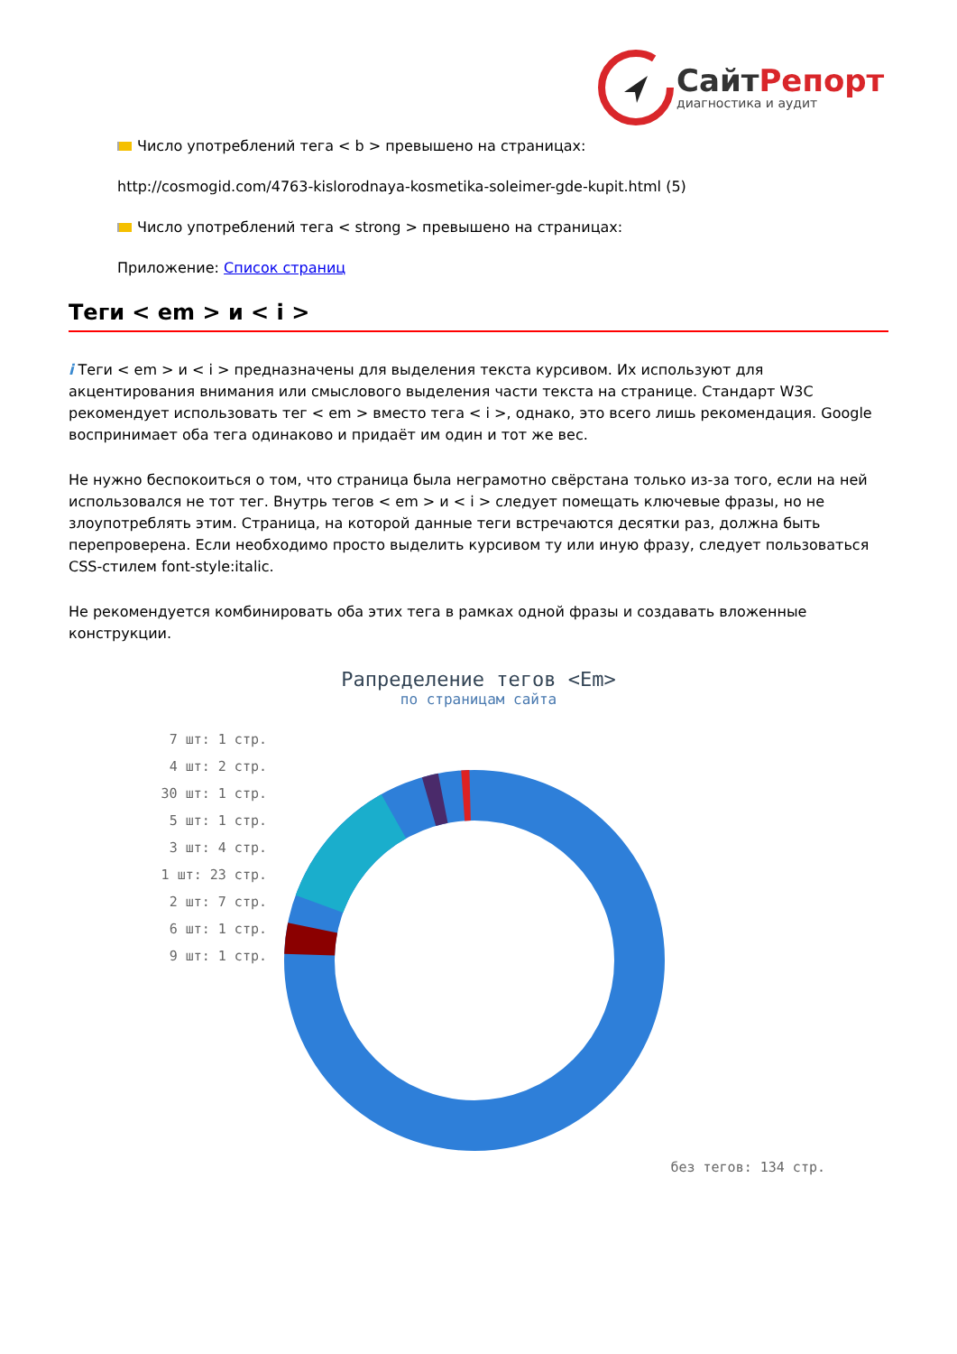СайтРепорт
диагностика и аудит
Число употреблений тега < b > превышено на страницах:
http://cosmogid.com/4763-kislorodnaya-kosmetika-soleimer-gde-kupit.html (5)
Число употреблений тега < strong > превышено на страницах:
Приложение: Список страниц
Теги < em > и < i >
i Теги < em > и < i > предназначены для выделения текста курсивом. Их используют для акцентирования внимания или смыслового выделения части текста на странице. Стандарт W3C рекомендует использовать тег < em > вместо тега < i >, однако, это всего лишь рекомендация. Google воспринимает оба тега одинаково и придаёт им один и тот же вес.
Не нужно беспокоиться о том, что страница была неграмотно свёрстана только из-за того, если на ней использовался не тот тег. Внутрь тегов < em > и < i > следует помещать ключевые фразы, но не злоупотреблять этим. Страница, на которой данные теги встречаются десятки раз, должна быть перепроверена. Если необходимо просто выделить курсивом ту или иную фразу, следует пользоваться CSS-стилем font-style:italic.
Не рекомендуется комбинировать оба этих тега в рамках одной фразы и создавать вложенные конструкции.
Рапределение тегов <Em>
по страницам сайта
7 шт: 1 стр.
4 шт: 2 стр.
30 шт: 1 стр.
5 шт: 1 стр.
3 шт: 4 стр.
1 шт: 23 стр.
2 шт: 7 стр.
6 шт: 1 стр.
9 шт: 1 стр.
без тегов: 134 стр.